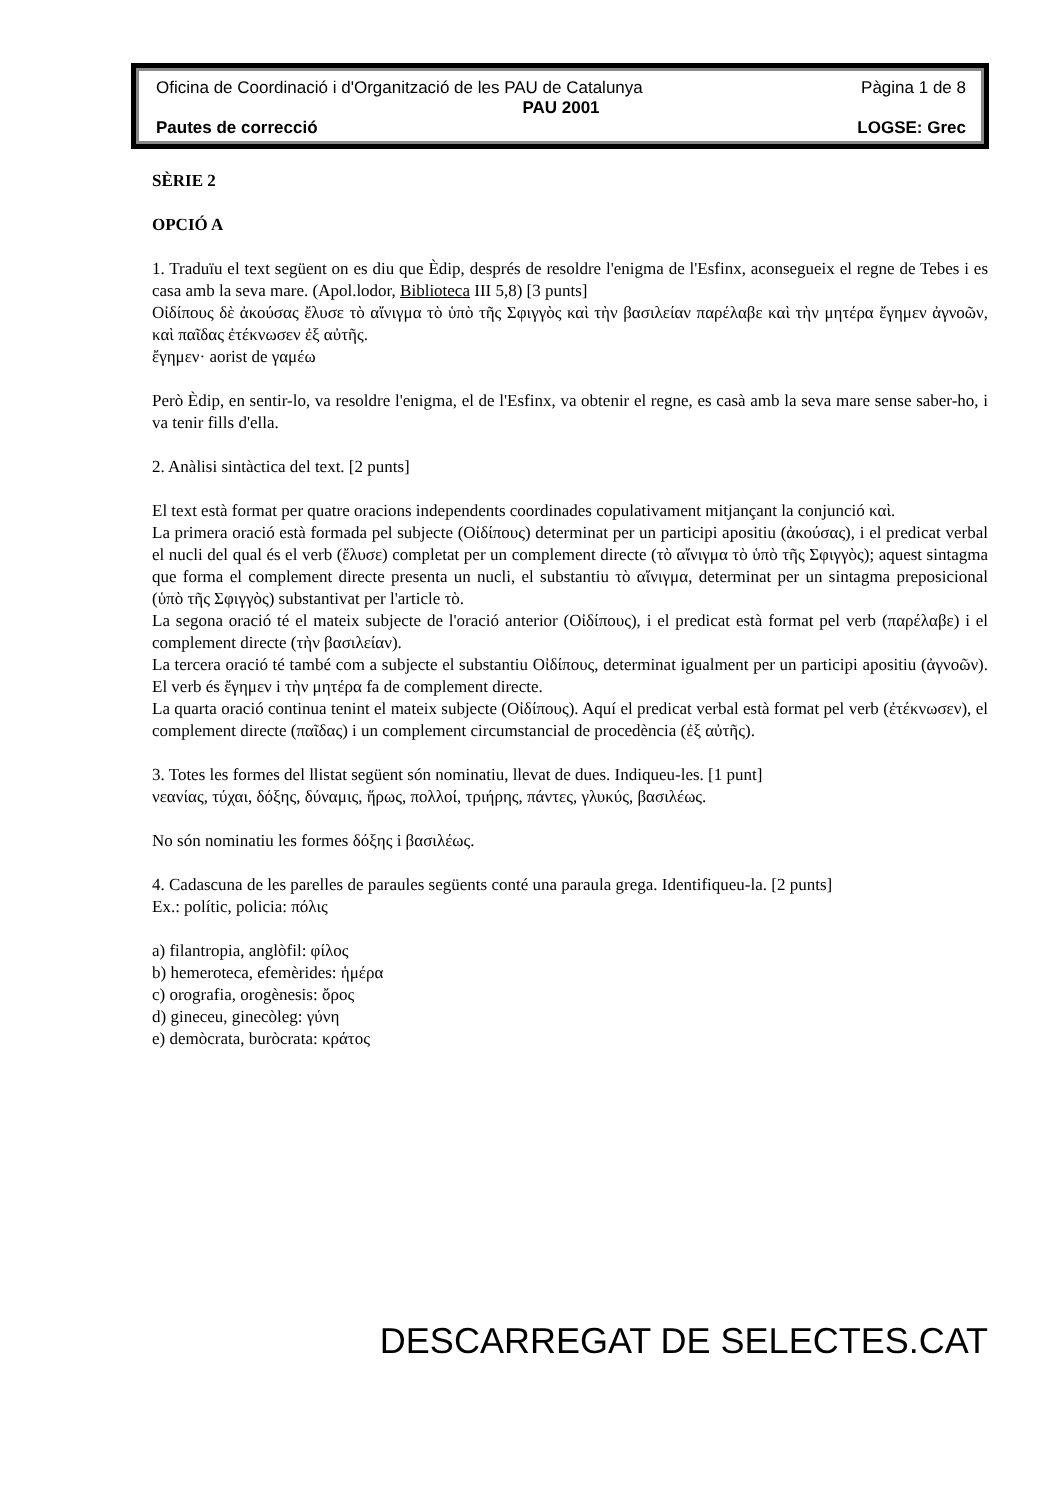Oficina de Coordinació i d'Organització de les PAU de Catalunya Pàgina 1 de 8
PAU 2001
Pautes de correcció LOGSE: Grec
SÈRIE 2
OPCIÓ A
1. Traduïu el text següent on es diu que Èdip, després de resoldre l'enigma de l'Esfinx, aconsegueix el regne de Tebes i es casa amb la seva mare. (Apol.lodor, Biblioteca III 5,8) [3 punts]
Οἰδίπους δὲ ἀκούσας ἔλυσε τὸ αἴνιγμα τὸ ὑπὸ τῆς Σφιγγὸς καὶ τὴν βασιλείαν παρέλαβε καὶ τὴν μητέρα ἔγημεν ἀγνοῶν, καὶ παῖδας ἐτέκνωσεν ἐξ αὐτῆς.
ἔγημεν· aorist de γαμέω
Però Èdip, en sentir-lo, va resoldre l'enigma, el de l'Esfinx, va obtenir el regne, es casà amb la seva mare sense saber-ho, i va tenir fills d'ella.
2. Anàlisi sintàctica del text. [2 punts]
El text està format per quatre oracions independents coordinades copulativament mitjançant la conjunció καὶ.
La primera oració està formada pel subjecte (Οἰδίπους) determinat per un participi apositiu (ἀκούσας), i el predicat verbal el nucli del qual és el verb (ἔλυσε) completat per un complement directe (τὸ αἴνιγμα τὸ ὑπὸ τῆς Σφιγγὸς); aquest sintagma que forma el complement directe presenta un nucli, el substantiu τὸ αἴνιγμα, determinat per un sintagma preposicional (ὑπὸ τῆς Σφιγγὸς) substantivat per l'article τὸ.
La segona oració té el mateix subjecte de l'oració anterior (Οἰδίπους), i el predicat està format pel verb (παρέλαβε) i el complement directe (τὴν βασιλείαν).
La tercera oració té també com a subjecte el substantiu Οἰδίπους, determinat igualment per un participi apositiu (ἀγνοῶν). El verb és ἔγημεν i τὴν μητέρα fa de complement directe.
La quarta oració continua tenint el mateix subjecte (Οἰδίπους). Aquí el predicat verbal està format pel verb (ἐτέκνωσεν), el complement directe (παῖδας) i un complement circumstancial de procedència (ἐξ αὐτῆς).
3. Totes les formes del llistat següent són nominatiu, llevat de dues. Indiqueu-les. [1 punt]
νεανίας, τύχαι, δόξης, δύναμις, ἥρως, πολλοί, τριήρης, πάντες, γλυκύς, βασιλέως.
No són nominatiu les formes δόξης i βασιλέως.
4. Cadascuna de les parelles de paraules següents conté una paraula grega. Identifiqueu-la. [2 punts]
Ex.: polític, policia: πόλις
a) filantropia, anglòfil: φίλος
b) hemeroteca, efemèrides: ἡμέρα
c) orografia, orogènesis: ὄρος
d) gineceu, ginecòleg: γύνη
e) demòcrata, buròcrata: κράτος
DESCARREGAT DE SELECTES.CAT